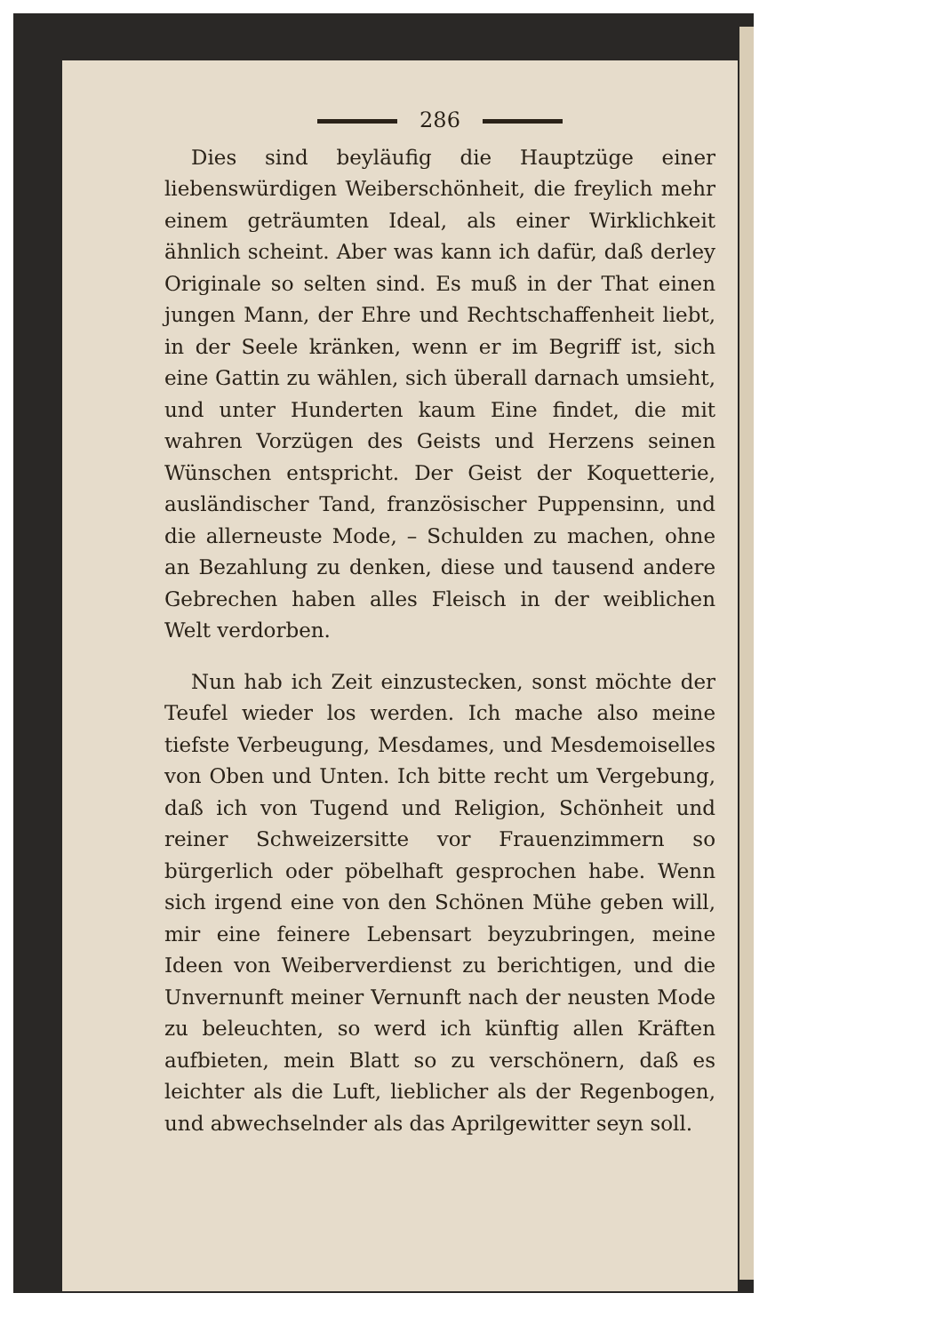286
Dies sind beyläufig die Hauptzüge einer liebenswürdigen Weiberschönheit, die freylich mehr einem geträumten Ideal, als einer Wirklichkeit ähnlich scheint. Aber was kann ich dafür, daß derley Originale so selten sind. Es muß in der That einen jungen Mann, der Ehre und Rechtschaffenheit liebt, in der Seele kränken, wenn er im Begriff ist, sich eine Gattin zu wählen, sich überall darnach umsieht, und unter Hunderten kaum Eine findet, die mit wahren Vorzügen des Geists und Herzens seinen Wünschen entspricht. Der Geist der Koquetterie, ausländischer Tand, französischer Puppensinn, und die allerneuste Mode, – Schulden zu machen, ohne an Bezahlung zu denken, diese und tausend andere Gebrechen haben alles Fleisch in der weiblichen Welt verdorben.
Nun hab ich Zeit einzustecken, sonst möchte der Teufel wieder los werden. Ich mache also meine tiefste Verbeugung, Mesdames, und Mesdemoiselles von Oben und Unten. Ich bitte recht um Vergebung, daß ich von Tugend und Religion, Schönheit und reiner Schweizersitte vor Frauenzimmern so bürgerlich oder pöbelhaft gesprochen habe. Wenn sich irgend eine von den Schönen Mühe geben will, mir eine feinere Lebensart beyzubringen, meine Ideen von Weiberverdienst zu berichtigen, und die Unvernunft meiner Vernunft nach der neusten Mode zu beleuchten, so werd ich künftig allen Kräften aufbieten, mein Blatt so zu verschönern, daß es leichter als die Luft, lieblicher als der Regenbogen, und abwechselnder als das Aprilgewitter seyn soll.